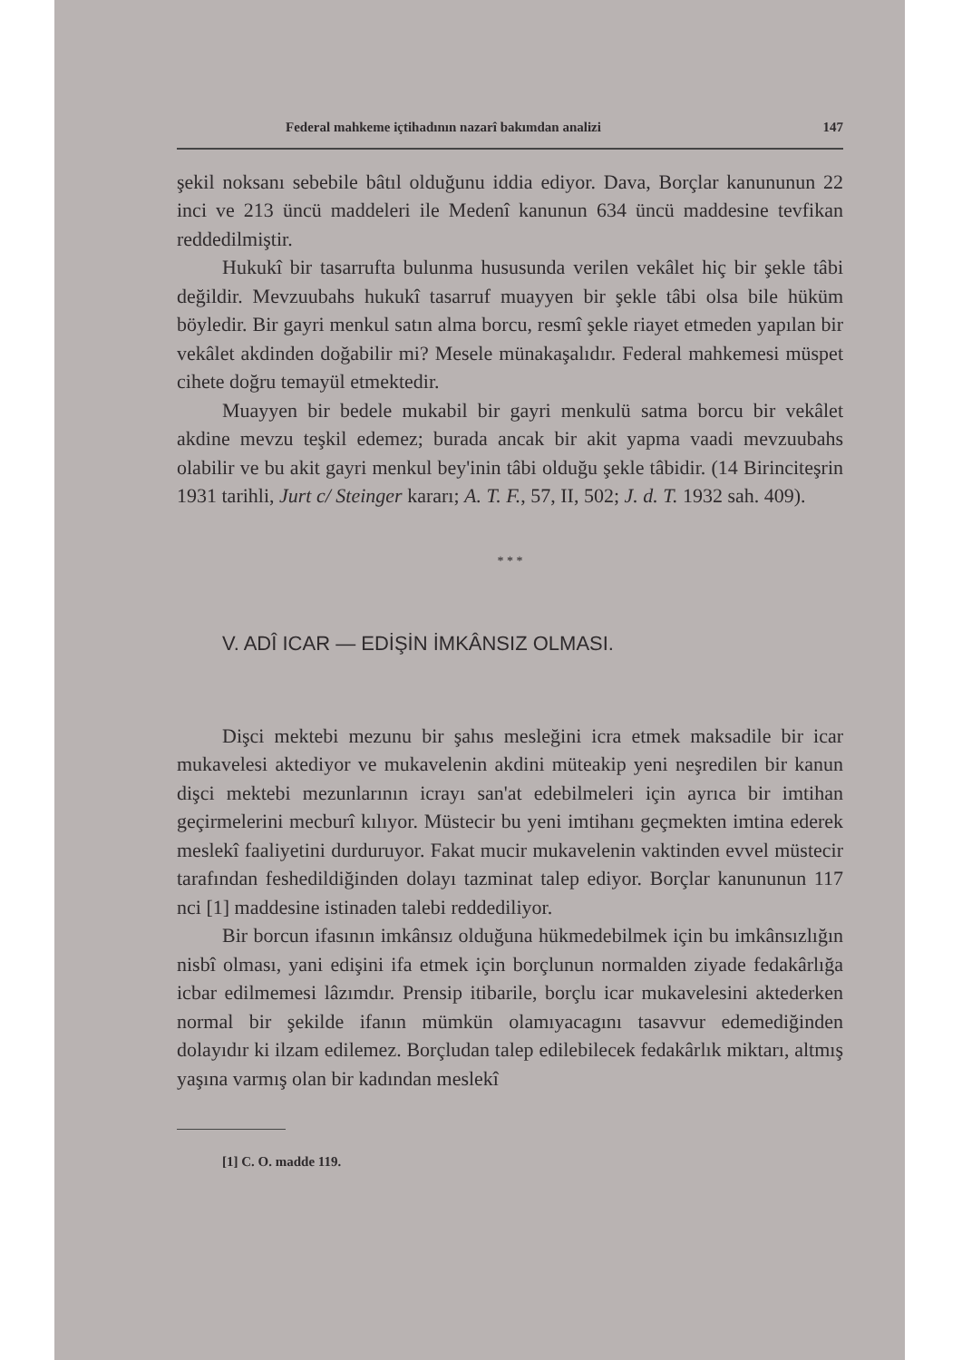Federal mahkeme içtihadının nazarî bakımdan analizi 147
şekil noksanı sebebile bâtıl olduğunu iddia ediyor. Dava, Borçlar kanununun 22 inci ve 213 üncü maddeleri ile Medenî kanunun 634 üncü maddesine tevfikan reddedilmiştir.
Hukukî bir tasarrufta bulunma hususunda verilen vekâlet hiç bir şekle tâbi değildir. Mevzuubahs hukukî tasarruf muayyen bir şekle tâbi olsa bile hüküm böyledir. Bir gayri menkul satın alma borcu, resmî şekle riayet etmeden yapılan bir vekâlet akdinden doğabilir mi? Mesele münakaşalıdır. Federal mahkemesi müspet cihete doğru temayül etmektedir.
Muayyen bir bedele mukabil bir gayri menkulü satma borcu bir vekâlet akdine mevzu teşkil edemez; burada ancak bir akit yapma vaadi mevzuubahs olabilir ve bu akit gayri menkul bey'inin tâbi olduğu şekle tâbidir. (14 Birinciteşrin 1931 tarihli, Jurt c/ Steinger kararı; A. T. F., 57, II, 502; J. d. T. 1932 sah. 409).
* * *
V. ADÎ ICAR — EDİŞİN İMKÂNSIZ OLMASI.
Dişci mektebi mezunu bir şahıs mesleğini icra etmek maksadile bir icar mukavelesi aktediyor ve mukavelenin akdini müteakip yeni neşredilen bir kanun dişci mektebi mezunlarının icrayı san'at edebilmeleri için ayrıca bir imtihan geçirmelerini mecburî kılıyor. Müstecir bu yeni imtihanı geçmekten imtina ederek meslekî faaliyetini durduruyor. Fakat mucir mukavelenin vaktinden evvel müstecir tarafından feshedildiğinden dolayı tazminat talep ediyor. Borçlar kanununun 117 nci [1] maddesine istinaden talebi reddediliyor.
Bir borcun ifasının imkânsız olduğuna hükmedebilmek için bu imkânsızlığın nisbî olması, yani edişini ifa etmek için borçlunun normalden ziyade fedakârlığa icbar edilmemesi lâzımdır. Prensip itibarile, borçlu icar mukavelesini aktederken normal bir şekilde ifanın mümkün olamıyacagını tasavvur edemediğinden dolayıdır ki ilzam edilemez. Borçludan talep edilebilecek fedakârlık miktarı, altmış yaşına varmış olan bir kadından meslekî
[1] C. O. madde 119.